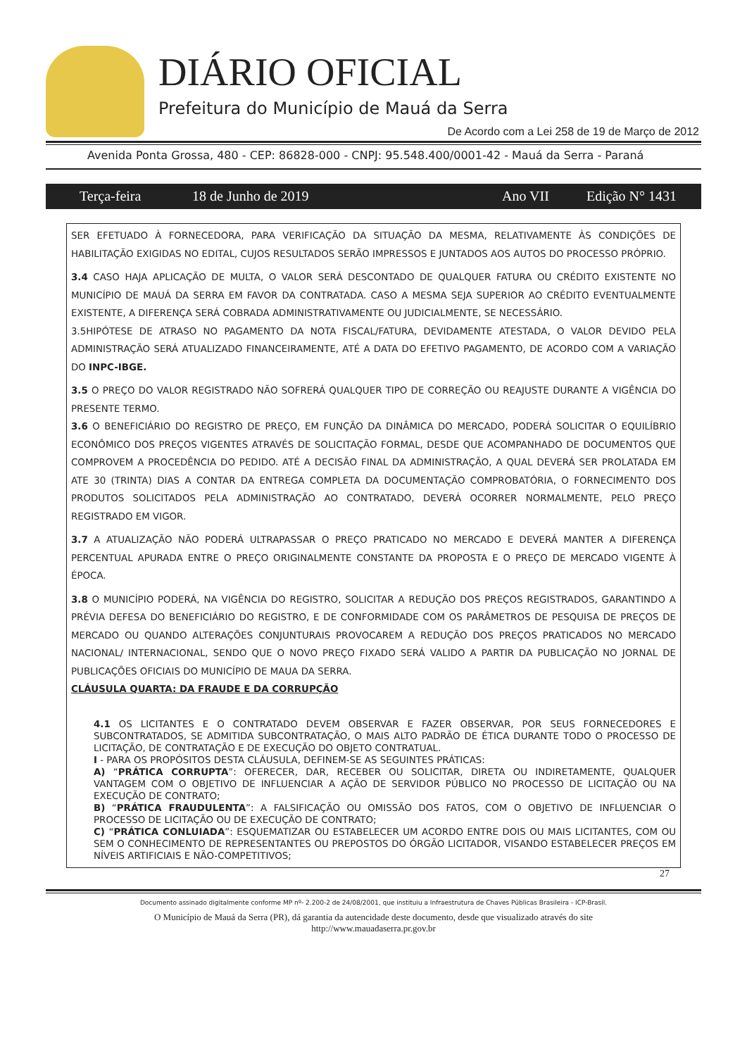DIÁRIO OFICIAL
Prefeitura do Município de Mauá da Serra
De Acordo com a Lei 258 de 19 de Março de 2012
Avenida Ponta Grossa, 480 - CEP: 86828-000 - CNPJ: 95.548.400/0001-42 - Mauá da Serra - Paraná
Terça-feira 18 de Junho de 2019 Ano VII Edição N° 1431
SER EFETUADO À FORNECEDORA, PARA VERIFICAÇÃO DA SITUAÇÃO DA MESMA, RELATIVAMENTE ÀS CONDIÇÕES DE HABILITAÇÃO EXIGIDAS NO EDITAL, CUJOS RESULTADOS SERÃO IMPRESSOS E JUNTADOS AOS AUTOS DO PROCESSO PRÓPRIO.
3.4 CASO HAJA APLICAÇÃO DE MULTA, O VALOR SERÁ DESCONTADO DE QUALQUER FATURA OU CRÉDITO EXISTENTE NO MUNICÍPIO DE MAUÁ DA SERRA EM FAVOR DA CONTRATADA. CASO A MESMA SEJA SUPERIOR AO CRÉDITO EVENTUALMENTE EXISTENTE, A DIFERENÇA SERÁ COBRADA ADMINISTRATIVAMENTE OU JUDICIALMENTE, SE NECESSÁRIO.
3.5HIPÓTESE DE ATRASO NO PAGAMENTO DA NOTA FISCAL/FATURA, DEVIDAMENTE ATESTADA, O VALOR DEVIDO PELA ADMINISTRAÇÃO SERÁ ATUALIZADO FINANCEIRAMENTE, ATÉ A DATA DO EFETIVO PAGAMENTO, DE ACORDO COM A VARIAÇÃO DO INPC-IBGE.
3.5 O PREÇO DO VALOR REGISTRADO NÃO SOFRERÁ QUALQUER TIPO DE CORREÇÃO OU REAJUSTE DURANTE A VIGÊNCIA DO PRESENTE TERMO.
3.6 O BENEFICIÁRIO DO REGISTRO DE PREÇO, EM FUNÇÃO DA DINÂMICA DO MERCADO, PODERÁ SOLICITAR O EQUILÍBRIO ECONÔMICO DOS PREÇOS VIGENTES ATRAVÉS DE SOLICITAÇÃO FORMAL, DESDE QUE ACOMPANHADO DE DOCUMENTOS QUE COMPROVEM A PROCEDÊNCIA DO PEDIDO. ATÉ A DECISÃO FINAL DA ADMINISTRAÇÃO, A QUAL DEVERÁ SER PROLATADA EM ATE 30 (TRINTA) DIAS A CONTAR DA ENTREGA COMPLETA DA DOCUMENTAÇÃO COMPROBATÓRIA, O FORNECIMENTO DOS PRODUTOS SOLICITADOS PELA ADMINISTRAÇÃO AO CONTRATADO, DEVERÁ OCORRER NORMALMENTE, PELO PREÇO REGISTRADO EM VIGOR.
3.7 A ATUALIZAÇÃO NÃO PODERÁ ULTRAPASSAR O PREÇO PRATICADO NO MERCADO E DEVERÁ MANTER A DIFERENÇA PERCENTUAL APURADA ENTRE O PREÇO ORIGINALMENTE CONSTANTE DA PROPOSTA E O PREÇO DE MERCADO VIGENTE À ÉPOCA.
3.8 O MUNICÍPIO PODERÁ, NA VIGÊNCIA DO REGISTRO, SOLICITAR A REDUÇÃO DOS PREÇOS REGISTRADOS, GARANTINDO A PRÉVIA DEFESA DO BENEFICIÁRIO DO REGISTRO, E DE CONFORMIDADE COM OS PARÂMETROS DE PESQUISA DE PREÇOS DE MERCADO OU QUANDO ALTERAÇÕES CONJUNTURAIS PROVOCAREM A REDUÇÃO DOS PREÇOS PRATICADOS NO MERCADO NACIONAL/ INTERNACIONAL, SENDO QUE O NOVO PREÇO FIXADO SERÁ VALIDO A PARTIR DA PUBLICAÇÃO NO JORNAL DE PUBLICAÇÕES OFICIAIS DO MUNICÍPIO DE MAUA DA SERRA.
CLÁUSULA QUARTA: DA FRAUDE E DA CORRUPÇÃO
4.1 OS LICITANTES E O CONTRATADO DEVEM OBSERVAR E FAZER OBSERVAR, POR SEUS FORNECEDORES E SUBCONTRATADOS, SE ADMITIDA SUBCONTRATAÇÃO, O MAIS ALTO PADRÃO DE ÉTICA DURANTE TODO O PROCESSO DE LICITAÇÃO, DE CONTRATAÇÃO E DE EXECUÇÃO DO OBJETO CONTRATUAL.
I - PARA OS PROPÓSITOS DESTA CLÁUSULA, DEFINEM-SE AS SEGUINTES PRÁTICAS:
A) “PRÁTICA CORRUPTA”: OFERECER, DAR, RECEBER OU SOLICITAR, DIRETA OU INDIRETAMENTE, QUALQUER VANTAGEM COM O OBJETIVO DE INFLUENCIAR A AÇÃO DE SERVIDOR PÚBLICO NO PROCESSO DE LICITAÇÃO OU NA EXECUÇÃO DE CONTRATO;
B) “PRÁTICA FRAUDULENTA”: A FALSIFICAÇÃO OU OMISSÃO DOS FATOS, COM O OBJETIVO DE INFLUENCIAR O PROCESSO DE LICITAÇÃO OU DE EXECUÇÃO DE CONTRATO;
C) “PRÁTICA CONLUIADA”: ESQUEMATIZAR OU ESTABELECER UM ACORDO ENTRE DOIS OU MAIS LICITANTES, COM OU SEM O CONHECIMENTO DE REPRESENTANTES OU PREPOSTOS DO ÓRGÃO LICITADOR, VISANDO ESTABELECER PREÇOS EM NÍVEIS ARTIFICIAIS E NÃO-COMPETITIVOS;
27
Documento assinado digitalmente conforme MP nº- 2.200-2 de 24/08/2001, que instituiu a Infraestrutura de Chaves Públicas Brasileira - ICP-Brasil.
O Município de Mauá da Serra (PR), dá garantia da autencidade deste documento, desde que visualizado através do site
http://www.mauadaserra.pr.gov.br